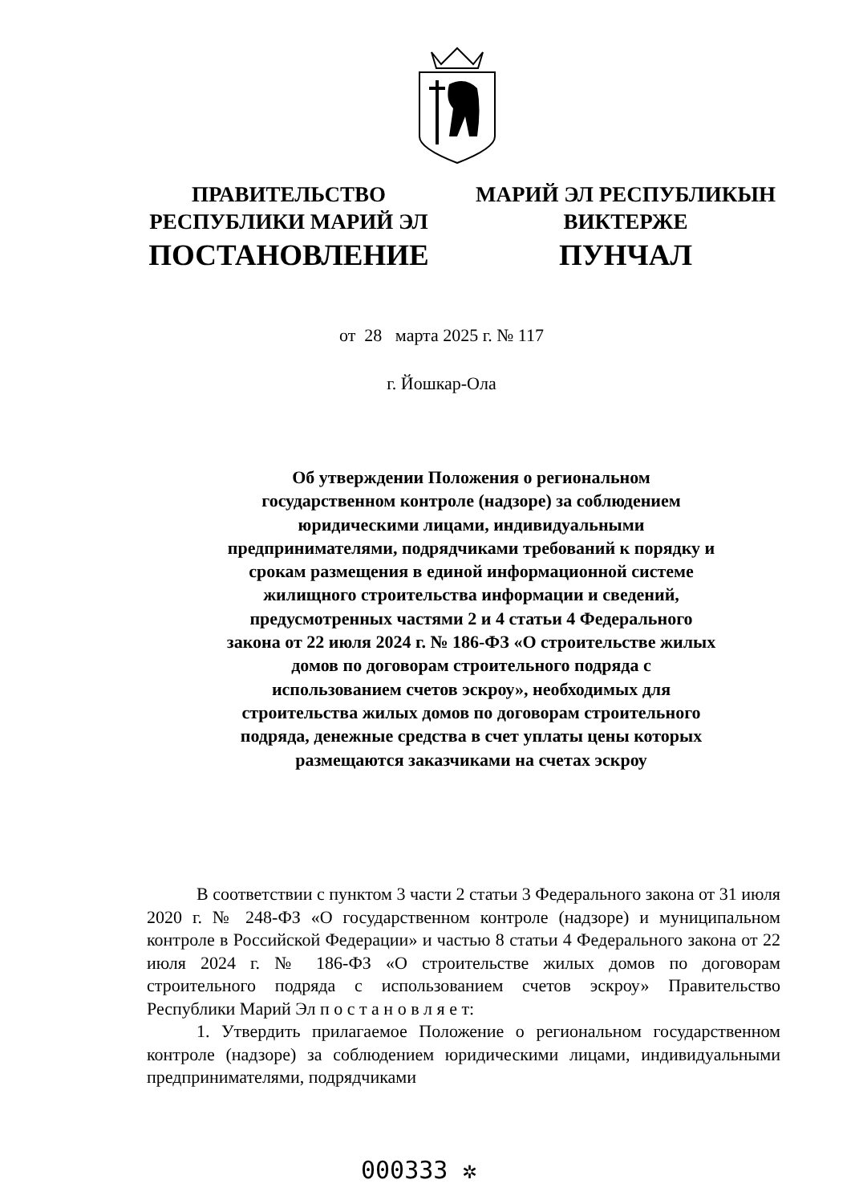ПРАВИТЕЛЬСТВО
РЕСПУБЛИКИ МАРИЙ ЭЛ
ПОСТАНОВЛЕНИЕ
МАРИЙ ЭЛ РЕСПУБЛИКЫН
ВИКТЕРЖЕ
ПУНЧАЛ
от 28 марта 2025 г. № 117
г. Йошкар-Ола
Об утверждении Положения о региональном государственном контроле (надзоре) за соблюдением юридическими лицами, индивидуальными предпринимателями, подрядчиками требований к порядку и срокам размещения в единой информационной системе жилищного строительства информации и сведений, предусмотренных частями 2 и 4 статьи 4 Федерального закона от 22 июля 2024 г. № 186-ФЗ «О строительстве жилых домов по договорам строительного подряда с использованием счетов эскроу», необходимых для строительства жилых домов по договорам строительного подряда, денежные средства в счет уплаты цены которых размещаются заказчиками на счетах эскроу
В соответствии с пунктом 3 части 2 статьи 3 Федерального закона от 31 июля 2020 г. № 248-ФЗ «О государственном контроле (надзоре) и муниципальном контроле в Российской Федерации» и частью 8 статьи 4 Федерального закона от 22 июля 2024 г. № 186-ФЗ «О строительстве жилых домов по договорам строительного подряда с использованием счетов эскроу» Правительство Республики Марий Эл п о с т а н о в л я е т:
1. Утвердить прилагаемое Положение о региональном государственном контроле (надзоре) за соблюдением юридическими лицами, индивидуальными предпринимателями, подрядчиками
000333 ✲